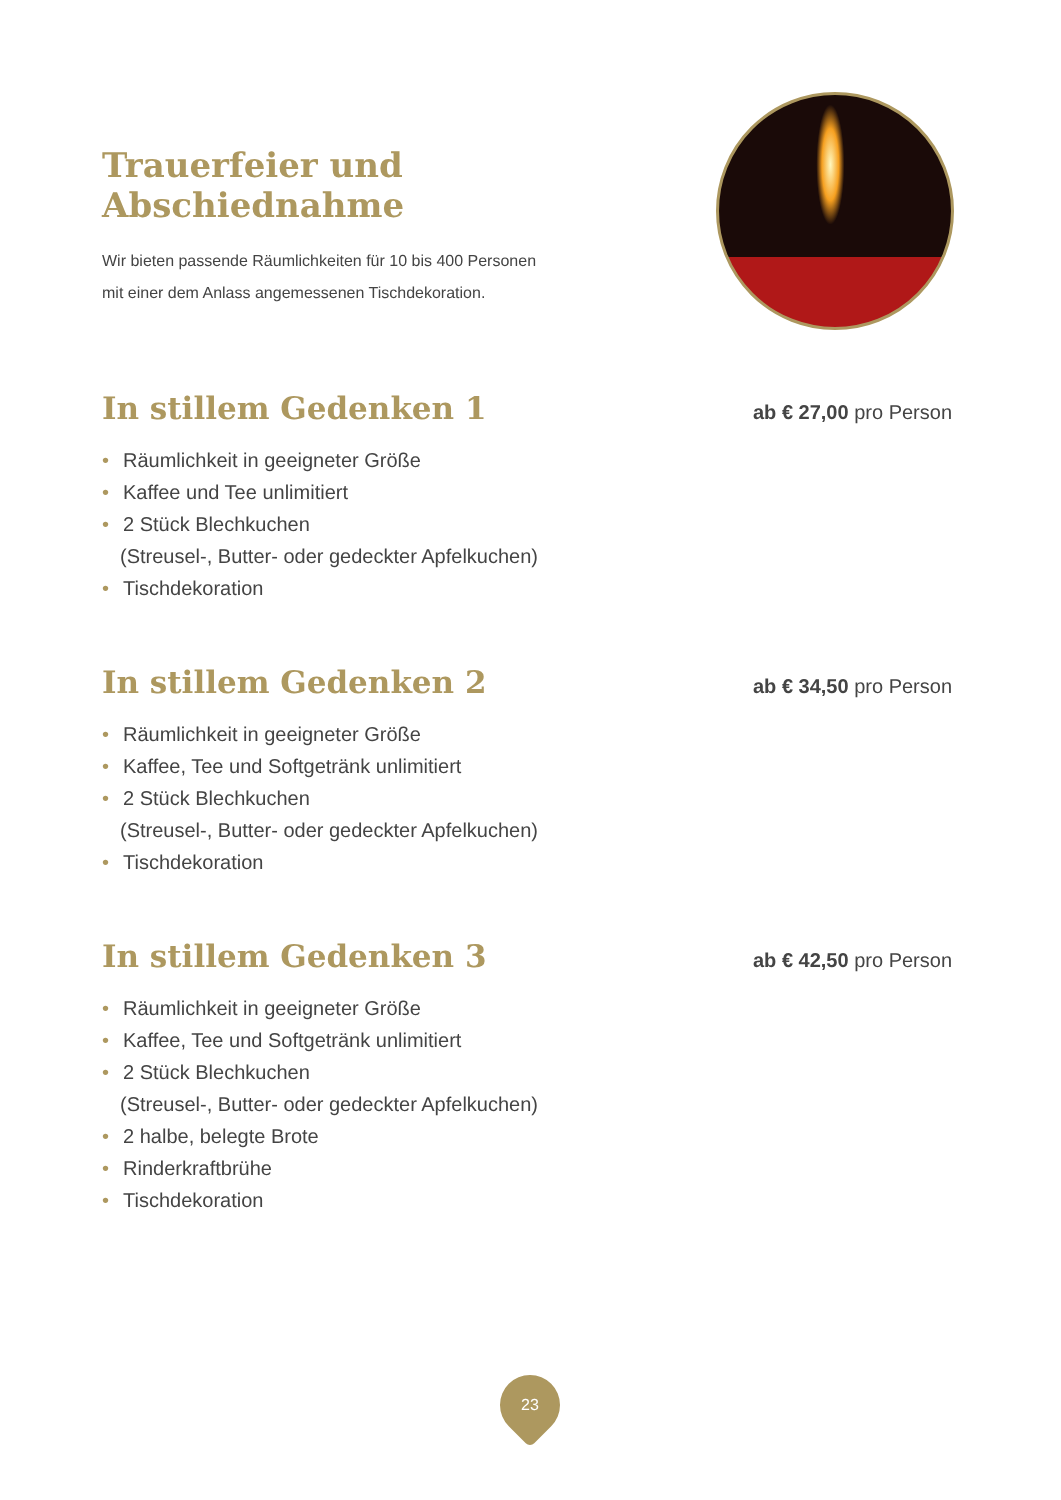Trauerfeier und Abschiednahme
Wir bieten passende Räumlichkeiten für 10 bis 400 Personen
mit einer dem Anlass angemessenen Tischdekoration.
In stillem Gedenken 1
ab € 27,00 pro Person
• Räumlichkeit in geeigneter Größe
• Kaffee und Tee unlimitiert
• 2 Stück Blechkuchen
(Streusel-, Butter- oder gedeckter Apfelkuchen)
• Tischdekoration
In stillem Gedenken 2
ab € 34,50 pro Person
• Räumlichkeit in geeigneter Größe
• Kaffee, Tee und Softgetränk unlimitiert
• 2 Stück Blechkuchen
(Streusel-, Butter- oder gedeckter Apfelkuchen)
• Tischdekoration
In stillem Gedenken 3
ab € 42,50 pro Person
• Räumlichkeit in geeigneter Größe
• Kaffee, Tee und Softgetränk unlimitiert
• 2 Stück Blechkuchen
(Streusel-, Butter- oder gedeckter Apfelkuchen)
• 2 halbe, belegte Brote
• Rinderkraftbrühe
• Tischdekoration
23